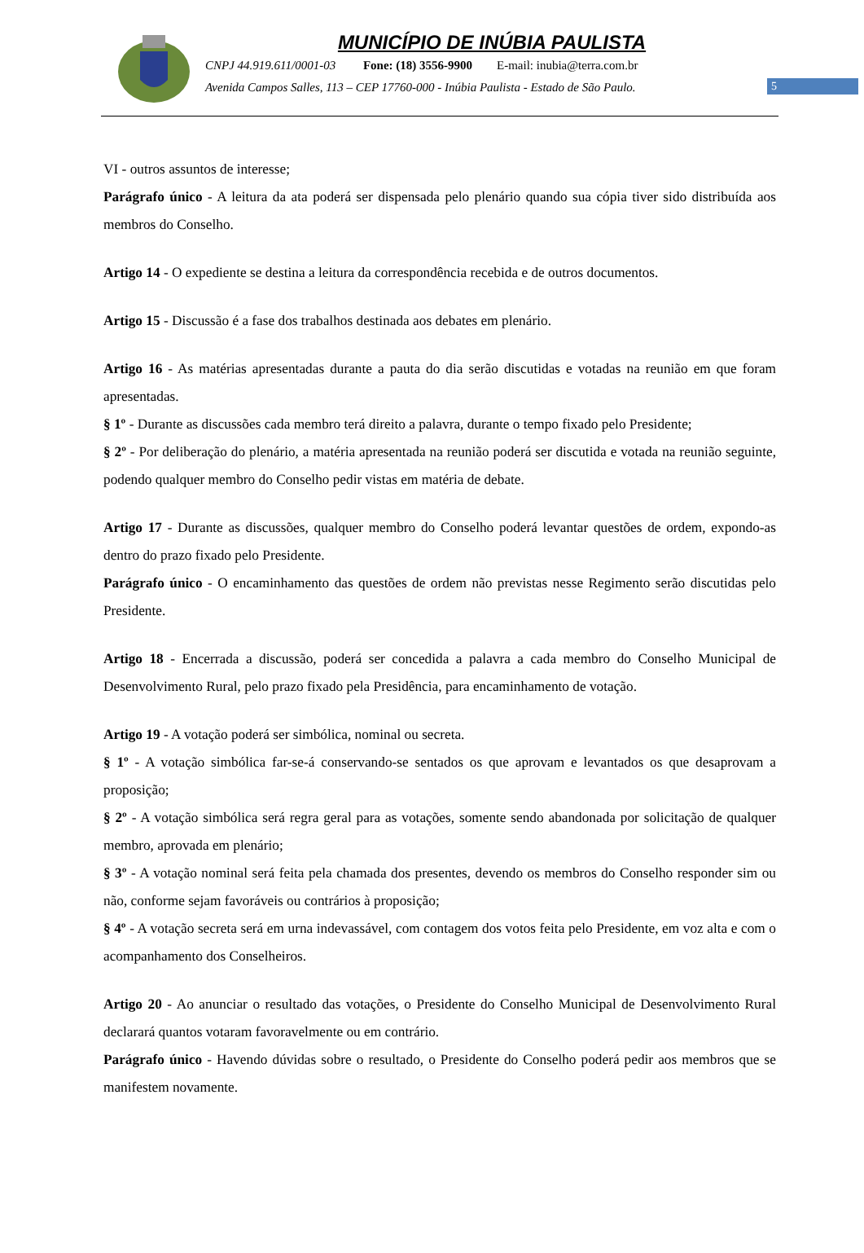MUNICÍPIO DE INÚBIA PAULISTA
CNPJ 44.919.611/0001-03 Fone: (18) 3556-9900 E-mail: inubia@terra.com.br
Avenida Campos Salles, 113 – CEP 17760-000 - Inúbia Paulista - Estado de São Paulo.
5
VI - outros assuntos de interesse;
Parágrafo único - A leitura da ata poderá ser dispensada pelo plenário quando sua cópia tiver sido distribuída aos membros do Conselho.
Artigo 14 - O expediente se destina a leitura da correspondência recebida e de outros documentos.
Artigo 15 - Discussão é a fase dos trabalhos destinada aos debates em plenário.
Artigo 16 - As matérias apresentadas durante a pauta do dia serão discutidas e votadas na reunião em que foram apresentadas.
§ 1º - Durante as discussões cada membro terá direito a palavra, durante o tempo fixado pelo Presidente;
§ 2º - Por deliberação do plenário, a matéria apresentada na reunião poderá ser discutida e votada na reunião seguinte, podendo qualquer membro do Conselho pedir vistas em matéria de debate.
Artigo 17 - Durante as discussões, qualquer membro do Conselho poderá levantar questões de ordem, expondo-as dentro do prazo fixado pelo Presidente.
Parágrafo único - O encaminhamento das questões de ordem não previstas nesse Regimento serão discutidas pelo Presidente.
Artigo 18 - Encerrada a discussão, poderá ser concedida a palavra a cada membro do Conselho Municipal de Desenvolvimento Rural, pelo prazo fixado pela Presidência, para encaminhamento de votação.
Artigo 19 - A votação poderá ser simbólica, nominal ou secreta.
§ 1º - A votação simbólica far-se-á conservando-se sentados os que aprovam e levantados os que desaprovam a proposição;
§ 2º - A votação simbólica será regra geral para as votações, somente sendo abandonada por solicitação de qualquer membro, aprovada em plenário;
§ 3º - A votação nominal será feita pela chamada dos presentes, devendo os membros do Conselho responder sim ou não, conforme sejam favoráveis ou contrários à proposição;
§ 4º - A votação secreta será em urna indevassável, com contagem dos votos feita pelo Presidente, em voz alta e com o acompanhamento dos Conselheiros.
Artigo 20 - Ao anunciar o resultado das votações, o Presidente do Conselho Municipal de Desenvolvimento Rural declarará quantos votaram favoravelmente ou em contrário.
Parágrafo único - Havendo dúvidas sobre o resultado, o Presidente do Conselho poderá pedir aos membros que se manifestem novamente.